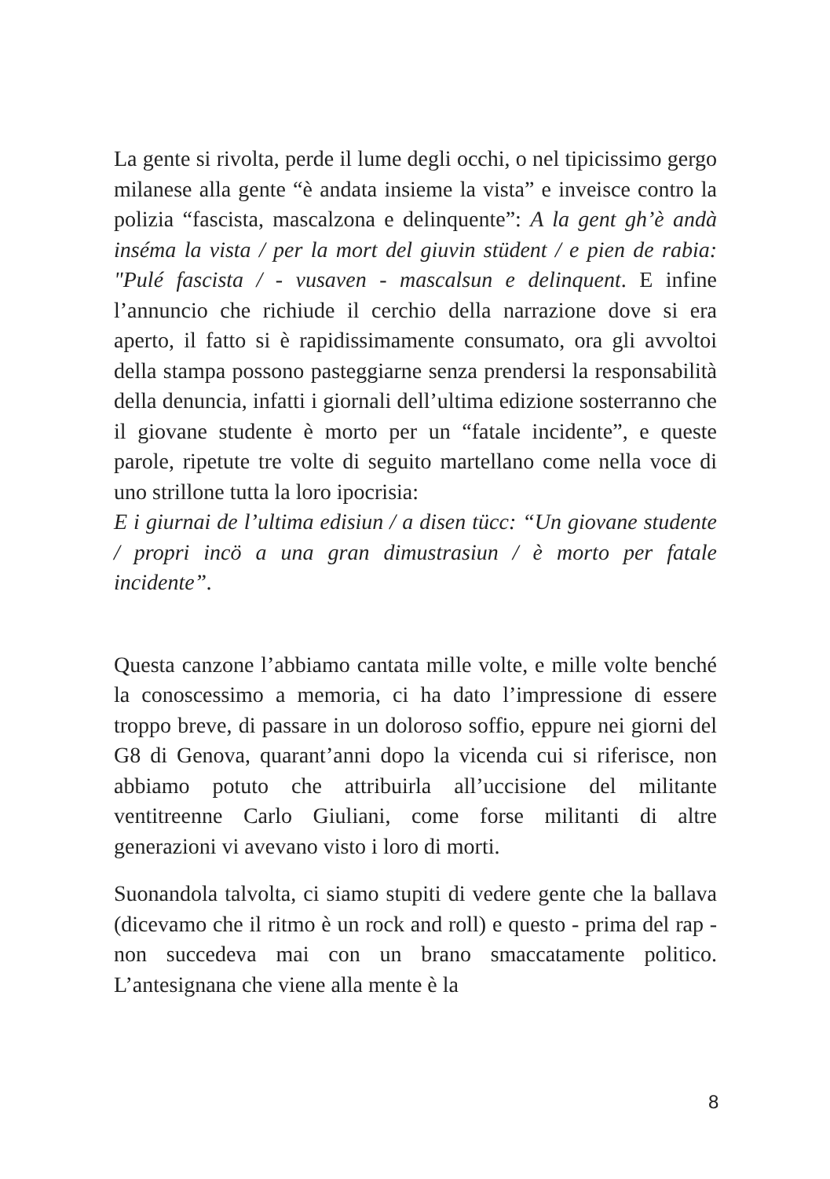La gente si rivolta, perde il lume degli occhi, o nel tipicissimo gergo milanese alla gente “è andata insieme la vista” e inveisce contro la polizia “fascista, mascalzona e delinquente”: A la gent gh’è andà inséma la vista / per la mort del giuvin stüdent / e pien de rabia: "Pulé fascista / - vusaven - mascalsun e delinquent. E infine l’annuncio che richiude il cerchio della narrazione dove si era aperto, il fatto si è rapidissimamente consumato, ora gli avvoltoi della stampa possono pasteggiarne senza prendersi la responsabilità della denuncia, infatti i giornali dell’ultima edizione sosterranno che il giovane studente è morto per un “fatale incidente”, e queste parole, ripetute tre volte di seguito martellano come nella voce di uno strillone tutta la loro ipocrisia:
E i giurnai de l’ultima edisiun / a disen tücc: “Un giovane studente / propri incö a una gran dimustrasiun / è morto per fatale incidente”.
Questa canzone l’abbiamo cantata mille volte, e mille volte benché la conoscessimo a memoria, ci ha dato l’impressione di essere troppo breve, di passare in un doloroso soffio, eppure nei giorni del G8 di Genova, quarant’anni dopo la vicenda cui si riferisce, non abbiamo potuto che attribuirla all’uccisione del militante ventitreenne Carlo Giuliani, come forse militanti di altre generazioni vi avevano visto i loro di morti.
Suonandola talvolta, ci siamo stupiti di vedere gente che la ballava (dicevamo che il ritmo è un rock and roll) e questo - prima del rap - non succedeva mai con un brano smaccatamente politico. L’antesignana che viene alla mente è la
8